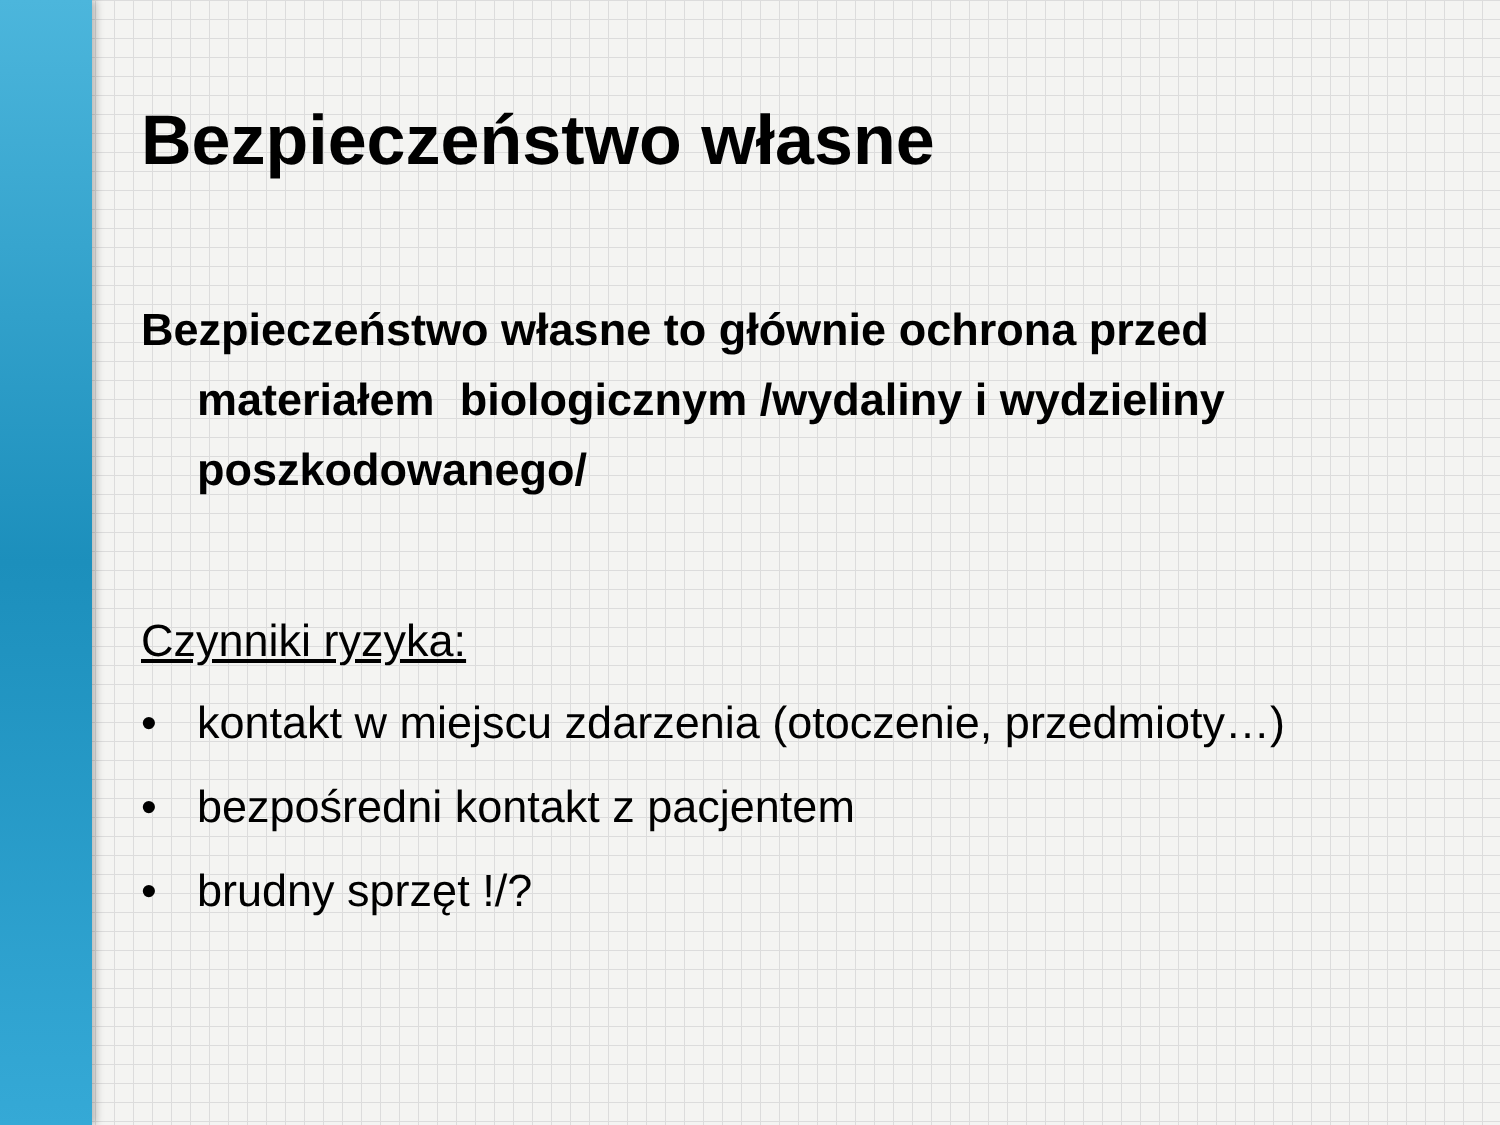Bezpieczeństwo własne
Bezpieczeństwo własne to głównie ochrona przed materiałem biologicznym /wydaliny i wydzieliny poszkodowanego/
Czynniki ryzyka:
• kontakt w miejscu zdarzenia (otoczenie, przedmioty…)
• bezpośredni kontakt z pacjentem
• brudny sprzęt !/?